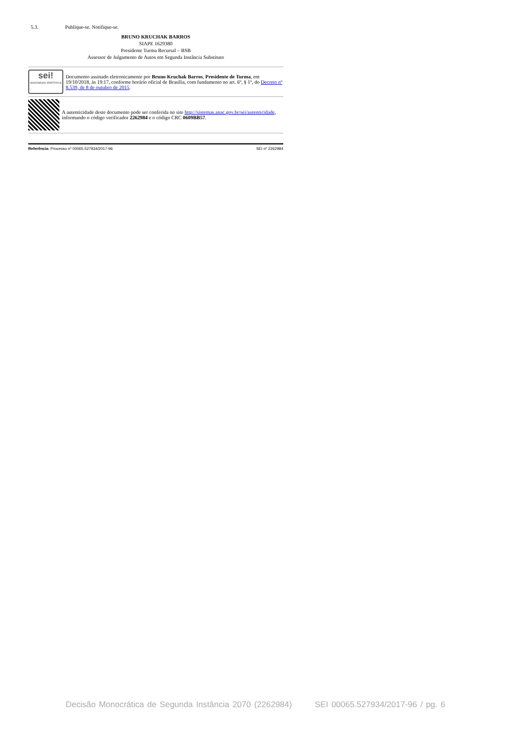5.3. Publique-se. Notifique-se.
BRUNO KRUCHAK BARROS
SIAPE 1629380
Presidente Turma Recursal – BSB
Assessor de Julgamento de Autos em Segunda Instância Substituto
sei!
assinatura eletrônica
Documento assinado eletronicamente por Bruno Kruchak Barros, Presidente de Turma, em 19/10/2018, às 19:17, conforme horário oficial de Brasília, com fundamento no art. 6º, § 1º, do Decreto nº 8.539, de 8 de outubro de 2015.
A autenticidade deste documento pode ser conferida no site http://sistemas.anac.gov.br/sei/autenticidade, informando o código verificador 2262984 e o código CRC 0609BB57.
Referência: Processo nº 00065.527934/2017-96 SEI nº 2262984
Decisão Monocrática de Segunda Instância 2070 (2262984) SEI 00065.527934/2017-96 / pg. 6